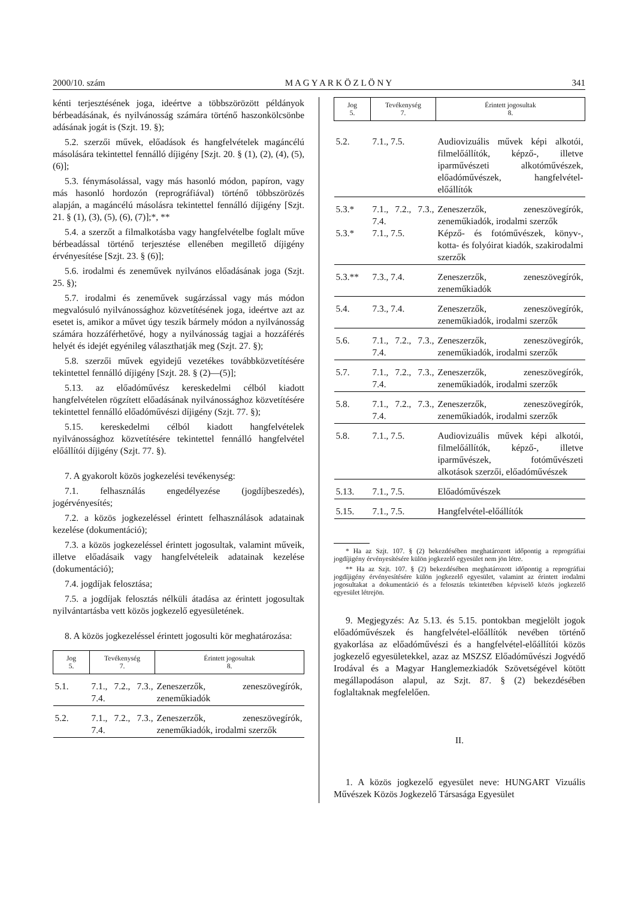2000/10. szám M A G Y A R K Ö Z L Ö N Y 341
kénti terjesztésének joga, ideértve a többszörözött példányok bérbeadásának, és nyilvánosság számára történő haszonkölcsönbe adásának jogát is (Szjt. 19. §);
5.2. szerzői művek, előadások és hangfelvételek magáncélú másolására tekintettel fennálló díjigény [Szjt. 20. § (1), (2), (4), (5), (6)];
5.3. fénymásolással, vagy más hasonló módon, papíron, vagy más hasonló hordozón (reprográfiával) történő többszörözés alapján, a magáncélú másolásra tekintettel fennálló díjigény [Szjt. 21. § (1), (3), (5), (6), (7)];*, **
5.4. a szerzőt a filmalkotásba vagy hangfelvételbe foglalt műve bérbeadással történő terjesztése ellenében megillető díjigény érvényesítése [Szjt. 23. § (6)];
5.6. irodalmi és zeneművek nyilvános előadásának joga (Szjt. 25. §);
5.7. irodalmi és zeneművek sugárzással vagy más módon megvalósuló nyilvánossághoz közvetítésének joga, ideértve azt az esetet is, amikor a művet úgy teszik bármely módon a nyilvánosság számára hozzáférhetővé, hogy a nyilvánosság tagjai a hozzáférés helyét és idejét egyénileg választhatják meg (Szjt. 27. §);
5.8. szerzői művek egyidejű vezetékes továbbközvetítésére tekintettel fennálló díjigény [Szjt. 28. § (2)—(5)];
5.13. az előadóművész kereskedelmi célból kiadott hangfelvételen rögzített előadásának nyilvánossághoz közvetítésére tekintettel fennálló előadóművészi díjigény (Szjt. 77. §);
5.15. kereskedelmi célból kiadott hangfelvételek nyilvánossághoz közvetítésére tekintettel fennálló hangfelvétel előállítói díjigény (Szjt. 77. §).
7. A gyakorolt közös jogkezelési tevékenység:
7.1. felhasználás engedélyezése (jogdíjbeszedés), jogérvényesítés;
7.2. a közös jogkezeléssel érintett felhasználások adatainak kezelése (dokumentáció);
7.3. a közös jogkezeléssel érintett jogosultak, valamint műveik, illetve előadásaik vagy hangfelvételeik adatainak kezelése (dokumentáció);
7.4. jogdíjak felosztása;
7.5. a jogdíjak felosztás nélküli átadása az érintett jogosultak nyilvántartásba vett közös jogkezelő egyesületének.
8. A közös jogkezeléssel érintett jogosulti kör meghatározása:
| Jog 5. | Tevékenység 7. | Érintett jogosultak 8. |
| --- | --- | --- |
| 5.1. | 7.1., 7.2., 7.3., 7.4. | Zeneszerzők, zeneszövegírók, zeneműkiadók |
| 5.2. | 7.1., 7.2., 7.3., 7.4. | Zeneszerzők, zeneszövegírók, zeneműkiadók, irodalmi szerzők |
| Jog 5. | Tevékenység 7. | Érintett jogosultak 8. |
| --- | --- | --- |
| 5.2. | 7.1., 7.5. | Audiovizuális művek képi alkotói, filmelőállítók, képző-, illetve iparművészeti alkotóművészek, előadóművészek, hangfelvétel-előállítók |
| 5.3.* 5.3.* | 7.1., 7.2., 7.3., 7.4. 7.1., 7.5. | Zeneszerzők, zeneszövegírók, zeneműkiadók, irodalmi szerzők Képző- és fotóművészek, könyv-, kotta- és folyóirat kiadók, szakirodalmi szerzők |
| 5.3.** | 7.3., 7.4. | Zeneszerzők, zeneszövegírók, zeneműkiadók |
| 5.4. | 7.3., 7.4. | Zeneszerzők, zeneszövegírók, zeneműkiadók, irodalmi szerzők |
| 5.6. | 7.1., 7.2., 7.3., 7.4. | Zeneszerzők, zeneszövegírók, zeneműkiadók, irodalmi szerzők |
| 5.7. | 7.1., 7.2., 7.3., 7.4. | Zeneszerzők, zeneszövegírók, zeneműkiadók, irodalmi szerzők |
| 5.8. | 7.1., 7.2., 7.3., 7.4. | Zeneszerzők, zeneszövegírók, zeneműkiadók, irodalmi szerzők |
| 5.8. | 7.1., 7.5. | Audiovizuális művek képi alkotói, filmelőállítók, képző-, illetve iparművészek, fotóművészeti alkotások szerzői, előadóművészek |
| 5.13. | 7.1., 7.5. | Előadóművészek |
| 5.15. | 7.1., 7.5. | Hangfelvétel-előállítók |
* Ha az Szjt. 107. § (2) bekezdésében meghatározott időpontig a reprográfiai jogdíjigény érvényesítésére külön jogkezelő egyesület nem jön létre.
** Ha az Szjt. 107. § (2) bekezdésében meghatározott időpontig a reprográfiai jogdíjigény érvényesítésére külön jogkezelő egyesület, valamint az érintett irodalmi jogosultakat a dokumentáció és a felosztás tekintetében képviselő közös jogkezelő egyesület létrejön.
9. Megjegyzés: Az 5.13. és 5.15. pontokban megjelölt jogok előadóművészek és hangfelvétel-előállítók nevében történő gyakorlása az előadóművészi és a hangfelvétel-előállítói közös jogkezelő egyesületekkel, azaz az MSZSZ Előadóművészi Jogvédő Irodával és a Magyar Hanglemezkiadók Szövetségével kötött megállapodáson alapul, az Szjt. 87. § (2) bekezdésében foglaltaknak megfelelően.
II.
1. A közös jogkezelő egyesület neve: HUNGART Vizuális Művészek Közös Jogkezelő Társasága Egyesület